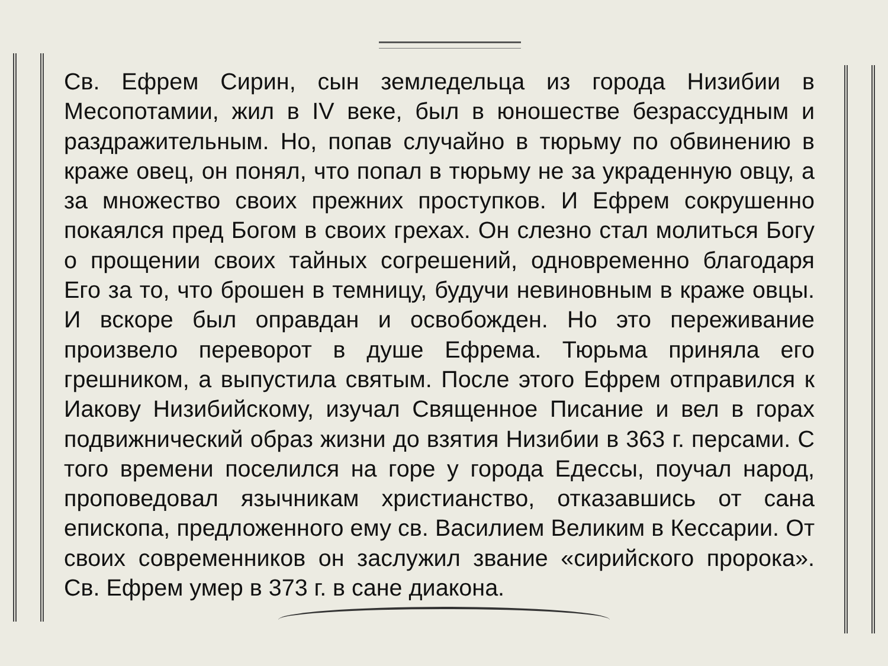Св. Ефрем Сирин, сын земледельца из города Низибии в Месопотамии, жил в IV веке, был в юношестве безрассудным и раздражительным. Но, попав случайно в тюрьму по обвинению в краже овец, он понял, что попал в тюрьму не за украденную овцу, а за множество своих прежних проступков. И Ефрем сокрушенно покаялся пред Богом в своих грехах. Он слезно стал молиться Богу о прощении своих тайных согрешений, одновременно благодаря Его за то, что брошен в темницу, будучи невиновным в краже овцы. И вскоре был оправдан и освобожден. Но это переживание произвело переворот в душе Ефрема. Тюрьма приняла его грешником, а выпустила святым. После этого Ефрем отправился к Иакову Низибийскому, изучал Священное Писание и вел в горах подвижнический образ жизни до взятия Низибии в 363 г. персами. С того времени поселился на горе у города Едессы, поучал народ, проповедовал язычникам христианство, отказавшись от сана епископа, предложенного ему св. Василием Великим в Кессарии. От своих современников он заслужил звание «сирийского пророка». Св. Ефрем умер в 373 г. в сане диакона.